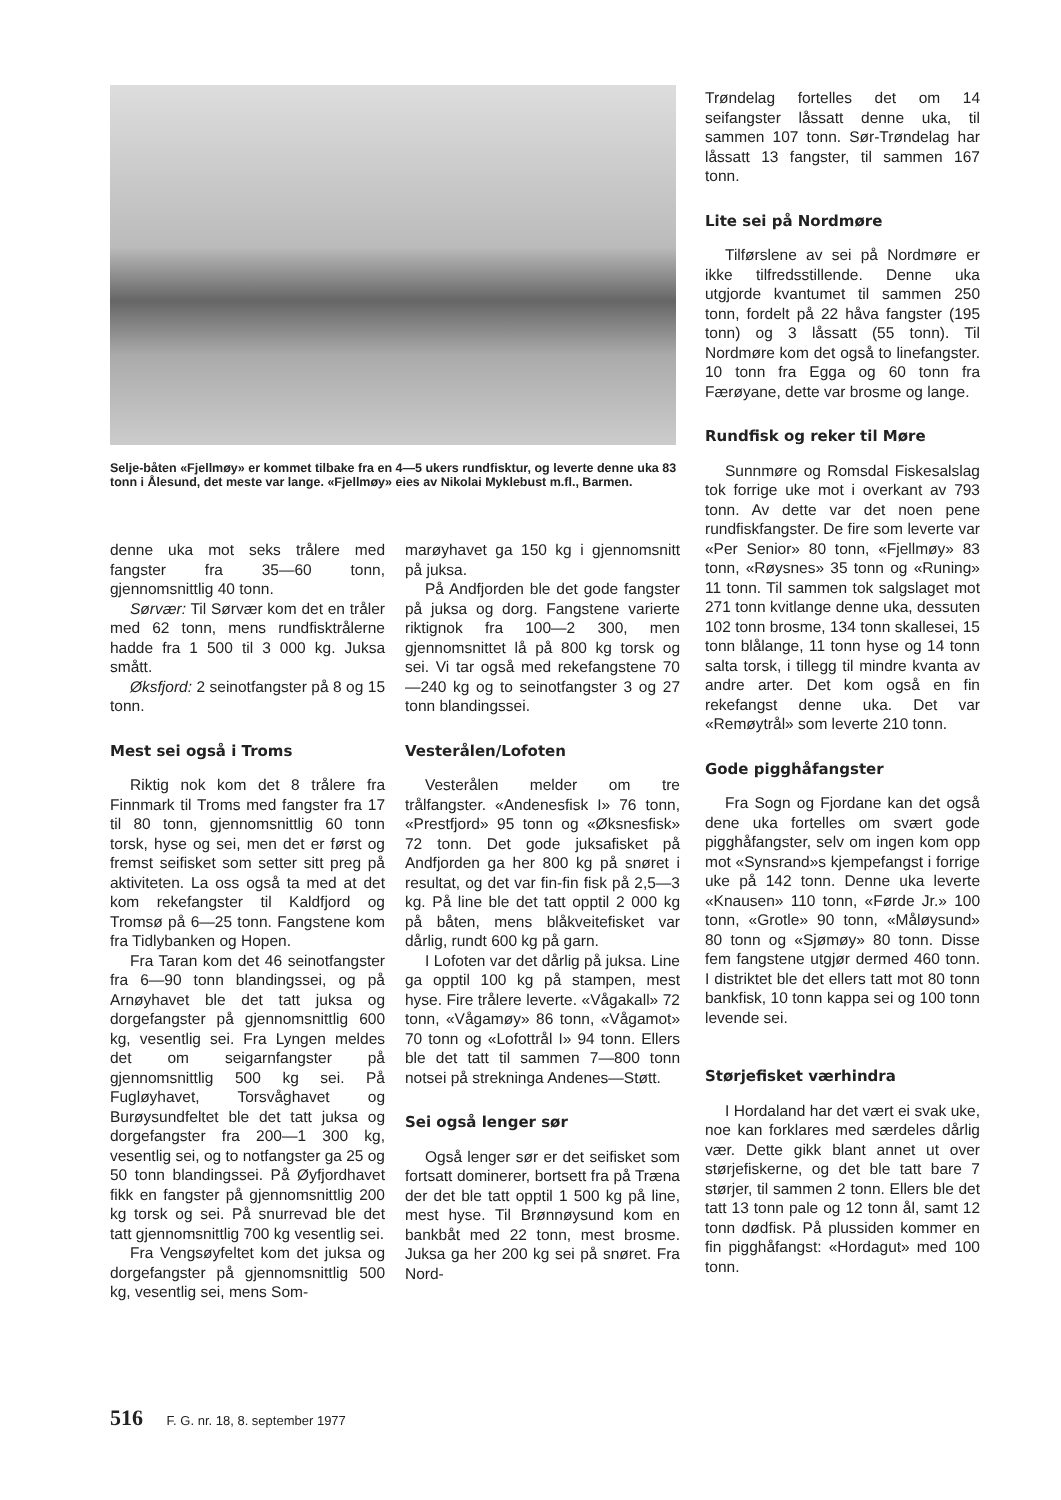Selje-båten «Fjellmøy» er kommet tilbake fra en 4—5 ukers rundfisktur, og leverte denne uka 83 tonn i Ålesund, det meste var lange. «Fjellmøy» eies av Nikolai Myklebust m.fl., Barmen.
denne uka mot seks trålere med fangster fra 35—60 tonn, gjennomsnittlig 40 tonn.
Sørvær: Til Sørvær kom det en tråler med 62 tonn, mens rundfisktrålerne hadde fra 1 500 til 3 000 kg. Juksa smått.
Øksfjord: 2 seinotfangster på 8 og 15 tonn.
Mest sei også i Troms
Riktig nok kom det 8 trålere fra Finnmark til Troms med fangster fra 17 til 80 tonn, gjennomsnittlig 60 tonn torsk, hyse og sei, men det er først og fremst seifisket som setter sitt preg på aktiviteten. La oss også ta med at det kom rekefangster til Kaldfjord og Tromsø på 6—25 tonn. Fangstene kom fra Tidlybanken og Hopen.
Fra Taran kom det 46 seinotfangster fra 6—90 tonn blandingssei, og på Arnøyhavet ble det tatt juksa og dorgefangster på gjennomsnittlig 600 kg, vesentlig sei. Fra Lyngen meldes det om seigarnfangster på gjennomsnittlig 500 kg sei. På Fugløyhavet, Torsvåghavet og Burøysundfeltet ble det tatt juksa og dorgefangster fra 200—1 300 kg, vesentlig sei, og to notfangster ga 25 og 50 tonn blandingssei. På Øyfjordhavet fikk en fangster på gjennomsnittlig 200 kg torsk og sei. På snurrevad ble det tatt gjennomsnittlig 700 kg vesentlig sei.
Fra Vengsøyfeltet kom det juksa og dorgefangster på gjennomsnittlig 500 kg, vesentlig sei, mens Som-
marøyhavet ga 150 kg i gjennomsnitt på juksa.
På Andfjorden ble det gode fangster på juksa og dorg. Fangstene varierte riktignok fra 100—2 300, men gjennomsnittet lå på 800 kg torsk og sei. Vi tar også med rekefangstene 70—240 kg og to seinotfangster 3 og 27 tonn blandingssei.
Vesterålen/Lofoten
Vesterålen melder om tre trålfangster. «Andenesfisk I» 76 tonn, «Prestfjord» 95 tonn og «Øksnesfisk» 72 tonn. Det gode juksafisket på Andfjorden ga her 800 kg på snøret i resultat, og det var fin-fin fisk på 2,5—3 kg. På line ble det tatt opptil 2 000 kg på båten, mens blåkveitefisket var dårlig, rundt 600 kg på garn.
I Lofoten var det dårlig på juksa. Line ga opptil 100 kg på stampen, mest hyse. Fire trålere leverte. «Vågakall» 72 tonn, «Vågamøy» 86 tonn, «Vågamot» 70 tonn og «Lofottrål I» 94 tonn. Ellers ble det tatt til sammen 7—800 tonn notsei på strekninga Andenes—Støtt.
Sei også lenger sør
Også lenger sør er det seifisket som fortsatt dominerer, bortsett fra på Træna der det ble tatt opptil 1 500 kg på line, mest hyse. Til Brønnøysund kom en bankbåt med 22 tonn, mest brosme. Juksa ga her 200 kg sei på snøret. Fra Nord-
Trøndelag fortelles det om 14 seifangster låssatt denne uka, til sammen 107 tonn. Sør-Trøndelag har låssatt 13 fangster, til sammen 167 tonn.
Lite sei på Nordmøre
Tilførslene av sei på Nordmøre er ikke tilfredsstillende. Denne uka utgjorde kvantumet til sammen 250 tonn, fordelt på 22 håva fangster (195 tonn) og 3 låssatt (55 tonn). Til Nordmøre kom det også to linefangster. 10 tonn fra Egga og 60 tonn fra Færøyane, dette var brosme og lange.
Rundfisk og reker til Møre
Sunnmøre og Romsdal Fiskesalslag tok forrige uke mot i overkant av 793 tonn. Av dette var det noen pene rundfiskfangster. De fire som leverte var «Per Senior» 80 tonn, «Fjellmøy» 83 tonn, «Røysnes» 35 tonn og «Runing» 11 tonn. Til sammen tok salgslaget mot 271 tonn kvitlange denne uka, dessuten 102 tonn brosme, 134 tonn skallesei, 15 tonn blålange, 11 tonn hyse og 14 tonn salta torsk, i tillegg til mindre kvanta av andre arter. Det kom også en fin rekefangst denne uka. Det var «Remøytrål» som leverte 210 tonn.
Gode pigghåfangster
Fra Sogn og Fjordane kan det også dene uka fortelles om svært gode pigghåfangster, selv om ingen kom opp mot «Synsrand»s kjempefangst i forrige uke på 142 tonn. Denne uka leverte «Knausen» 110 tonn, «Førde Jr.» 100 tonn, «Grotle» 90 tonn, «Måløysund» 80 tonn og «Sjømøy» 80 tonn. Disse fem fangstene utgjør dermed 460 tonn. I distriktet ble det ellers tatt mot 80 tonn bankfisk, 10 tonn kappa sei og 100 tonn levende sei.
Størjefisket værhindra
I Hordaland har det vært ei svak uke, noe kan forklares med særdeles dårlig vær. Dette gikk blant annet ut over størjefiskerne, og det ble tatt bare 7 størjer, til sammen 2 tonn. Ellers ble det tatt 13 tonn pale og 12 tonn ål, samt 12 tonn dødfisk. På plussiden kommer en fin pigghåfangst: «Hordagut» med 100 tonn.
516 F. G. nr. 18, 8. september 1977